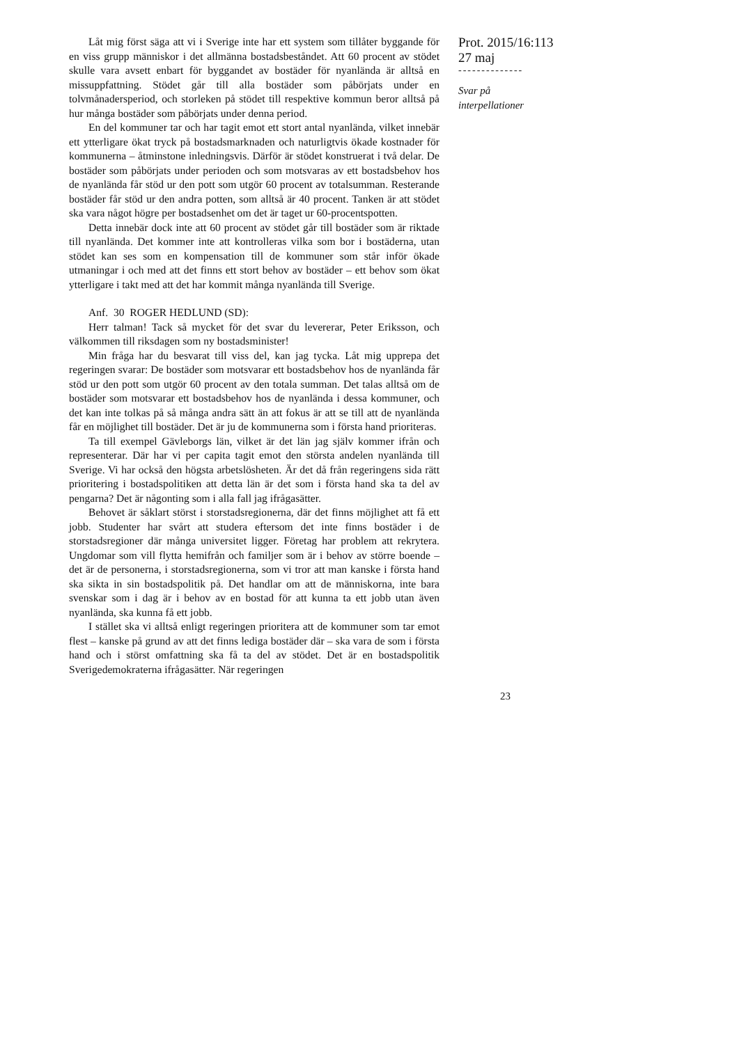Låt mig först säga att vi i Sverige inte har ett system som tillåter byggande för en viss grupp människor i det allmänna bostadsbeståndet. Att 60 procent av stödet skulle vara avsett enbart för byggandet av bostäder för nyanlända är alltså en missuppfattning. Stödet går till alla bostäder som påbörjats under en tolvmånadersperiod, och storleken på stödet till respektive kommun beror alltså på hur många bostäder som påbörjats under denna period.
En del kommuner tar och har tagit emot ett stort antal nyanlända, vilket innebär ett ytterligare ökat tryck på bostadsmarknaden och naturligtvis ökade kostnader för kommunerna – åtminstone inledningsvis. Därför är stödet konstruerat i två delar. De bostäder som påbörjats under perioden och som motsvaras av ett bostadsbehov hos de nyanlända får stöd ur den pott som utgör 60 procent av totalsumman. Resterande bostäder får stöd ur den andra potten, som alltså är 40 procent. Tanken är att stödet ska vara något högre per bostadsenhet om det är taget ur 60-procentspotten.
Detta innebär dock inte att 60 procent av stödet går till bostäder som är riktade till nyanlända. Det kommer inte att kontrolleras vilka som bor i bostäderna, utan stödet kan ses som en kompensation till de kommuner som står inför ökade utmaningar i och med att det finns ett stort behov av bostäder – ett behov som ökat ytterligare i takt med att det har kommit många nyanlända till Sverige.
Anf. 30 ROGER HEDLUND (SD):
Herr talman! Tack så mycket för det svar du levererar, Peter Eriksson, och välkommen till riksdagen som ny bostadsminister!
Min fråga har du besvarat till viss del, kan jag tycka. Låt mig upprepa det regeringen svarar: De bostäder som motsvarar ett bostadsbehov hos de nyanlända får stöd ur den pott som utgör 60 procent av den totala summan. Det talas alltså om de bostäder som motsvarar ett bostadsbehov hos de nyanlända i dessa kommuner, och det kan inte tolkas på så många andra sätt än att fokus är att se till att de nyanlända får en möjlighet till bostäder. Det är ju de kommunerna som i första hand prioriteras.
Ta till exempel Gävleborgs län, vilket är det län jag själv kommer ifrån och representerar. Där har vi per capita tagit emot den största andelen nyanlända till Sverige. Vi har också den högsta arbetslösheten. Är det då från regeringens sida rätt prioritering i bostadspolitiken att detta län är det som i första hand ska ta del av pengarna? Det är någonting som i alla fall jag ifrågasätter.
Behovet är såklart störst i storstadsregionerna, där det finns möjlighet att få ett jobb. Studenter har svårt att studera eftersom det inte finns bostäder i de storstadsregioner där många universitet ligger. Företag har problem att rekrytera. Ungdomar som vill flytta hemifrån och familjer som är i behov av större boende – det är de personerna, i storstadsregionerna, som vi tror att man kanske i första hand ska sikta in sin bostadspolitik på. Det handlar om att de människorna, inte bara svenskar som i dag är i behov av en bostad för att kunna ta ett jobb utan även nyanlända, ska kunna få ett jobb.
I stället ska vi alltså enligt regeringen prioritera att de kommuner som tar emot flest – kanske på grund av att det finns lediga bostäder där – ska vara de som i första hand och i störst omfattning ska få ta del av stödet. Det är en bostadspolitik Sverigedemokraterna ifrågasätter. När regeringen
Prot. 2015/16:113
27 maj
--------------
Svar på
interpellationer
23